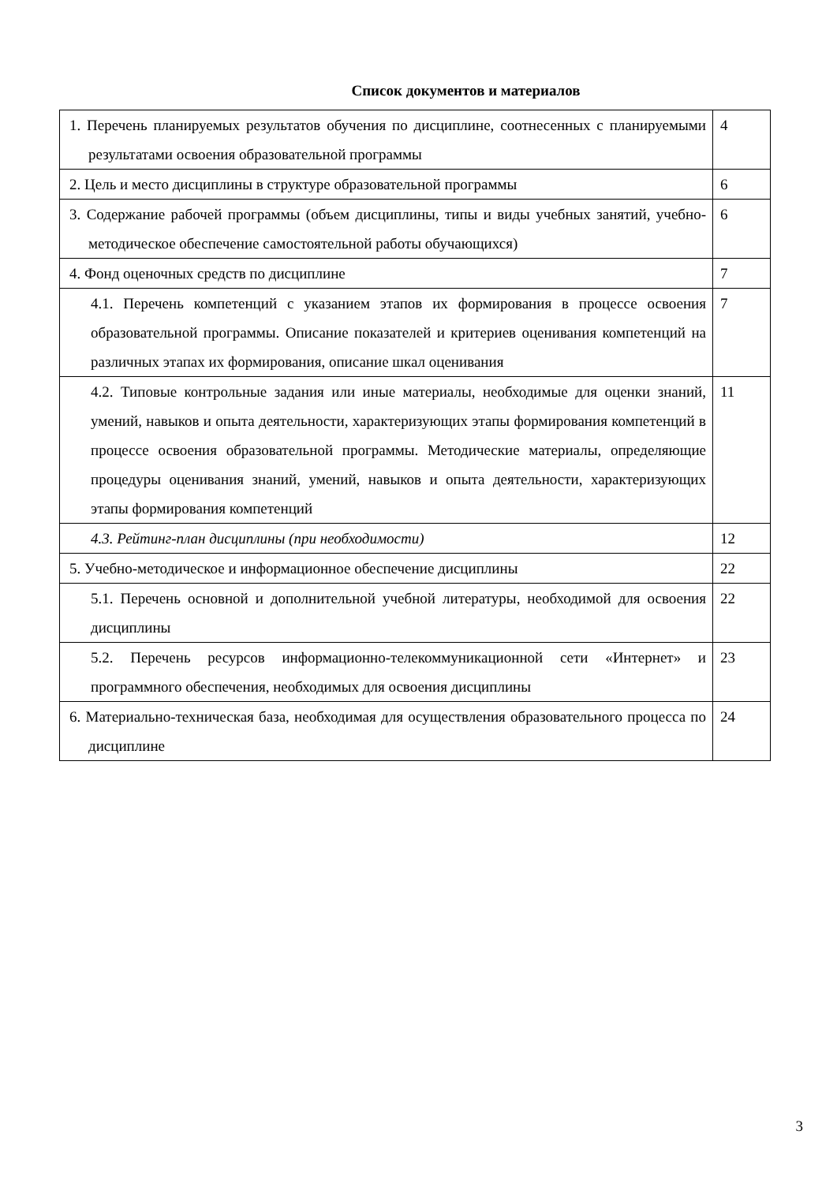Список документов и материалов
| 1. Перечень планируемых результатов обучения по дисциплине, соотнесенных с планируемыми результатами освоения образовательной программы | 4 |
| 2. Цель и место дисциплины в структуре образовательной программы | 6 |
| 3. Содержание рабочей программы (объем дисциплины, типы и виды учебных занятий, учебно-методическое обеспечение самостоятельной работы обучающихся) | 6 |
| 4. Фонд оценочных средств по дисциплине | 7 |
| 4.1. Перечень компетенций с указанием этапов их формирования в процессе освоения образовательной программы. Описание показателей и критериев оценивания компетенций на различных этапах их формирования, описание шкал оценивания | 7 |
| 4.2. Типовые контрольные задания или иные материалы, необходимые для оценки знаний, умений, навыков и опыта деятельности, характеризующих этапы формирования компетенций в процессе освоения образовательной программы. Методические материалы, определяющие процедуры оценивания знаний, умений, навыков и опыта деятельности, характеризующих этапы формирования компетенций | 11 |
| 4.3. Рейтинг-план дисциплины (при необходимости) | 12 |
| 5. Учебно-методическое и информационное обеспечение дисциплины | 22 |
| 5.1. Перечень основной и дополнительной учебной литературы, необходимой для освоения дисциплины | 22 |
| 5.2. Перечень ресурсов информационно-телекоммуникационной сети «Интернет» и программного обеспечения, необходимых для освоения дисциплины | 23 |
| 6. Материально-техническая база, необходимая для осуществления образовательного процесса по дисциплине | 24 |
3